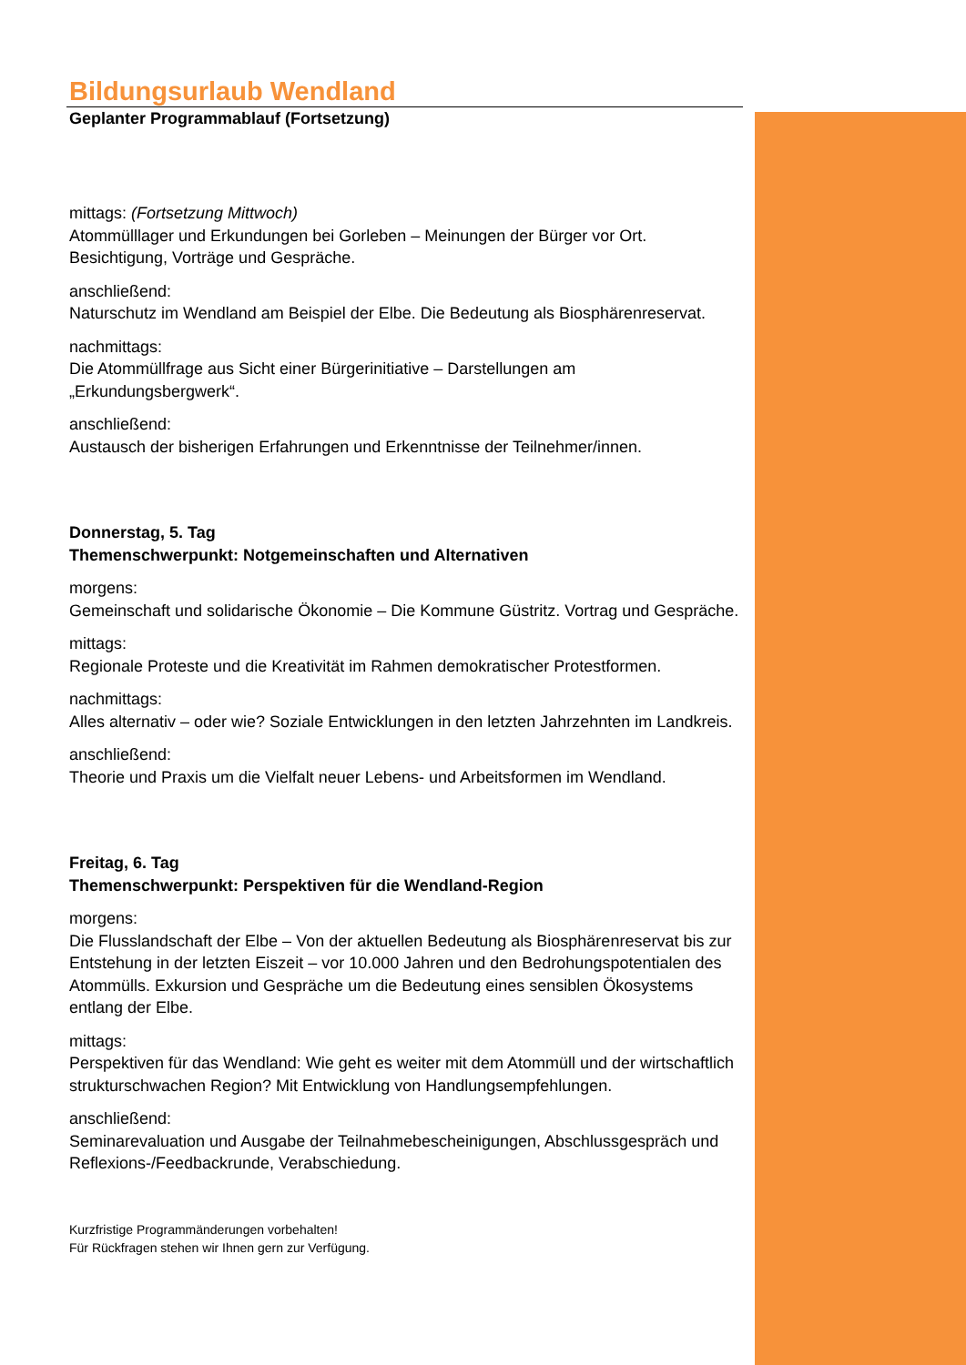Bildungsurlaub Wendland
Geplanter Programmablauf (Fortsetzung)
mittags: (Fortsetzung Mittwoch)
Atommülllager und Erkundungen bei Gorleben – Meinungen der Bürger vor Ort. Besichtigung, Vorträge und Gespräche.
anschließend:
Naturschutz im Wendland am Beispiel der Elbe. Die Bedeutung als Biosphärenreservat.
nachmittags:
Die Atommüllfrage aus Sicht einer Bürgerinitiative – Darstellungen am „Erkundungsbergwerk“.
anschließend:
Austausch der bisherigen Erfahrungen und Erkenntnisse der Teilnehmer/innen.
Donnerstag, 5. Tag
Themenschwerpunkt: Notgemeinschaften und Alternativen
morgens:
Gemeinschaft und solidarische Ökonomie – Die Kommune Güstritz. Vortrag und Gespräche.
mittags:
Regionale Proteste und die Kreativität im Rahmen demokratischer Protestformen.
nachmittags:
Alles alternativ – oder wie? Soziale Entwicklungen in den letzten Jahrzehnten im Landkreis.
anschließend:
Theorie und Praxis um die Vielfalt neuer Lebens- und Arbeitsformen im Wendland.
Freitag, 6. Tag
Themenschwerpunkt: Perspektiven für die Wendland-Region
morgens:
Die Flusslandschaft der Elbe – Von der aktuellen Bedeutung als Biosphärenreservat bis zur Entstehung in der letzten Eiszeit – vor 10.000 Jahren und den Bedrohungspotentialen des Atommülls. Exkursion und Gespräche um die Bedeutung eines sensiblen Ökosystems entlang der Elbe.
mittags:
Perspektiven für das Wendland: Wie geht es weiter mit dem Atommüll und der wirtschaftlich strukturschwachen Region? Mit Entwicklung von Handlungsempfehlungen.
anschließend:
Seminarevaluation und Ausgabe der Teilnahmebescheinigungen, Abschlussgespräch und Reflexions-/Feedbackrunde, Verabschiedung.
Kurzfristige Programmänderungen vorbehalten!
Für Rückfragen stehen wir Ihnen gern zur Verfügung.